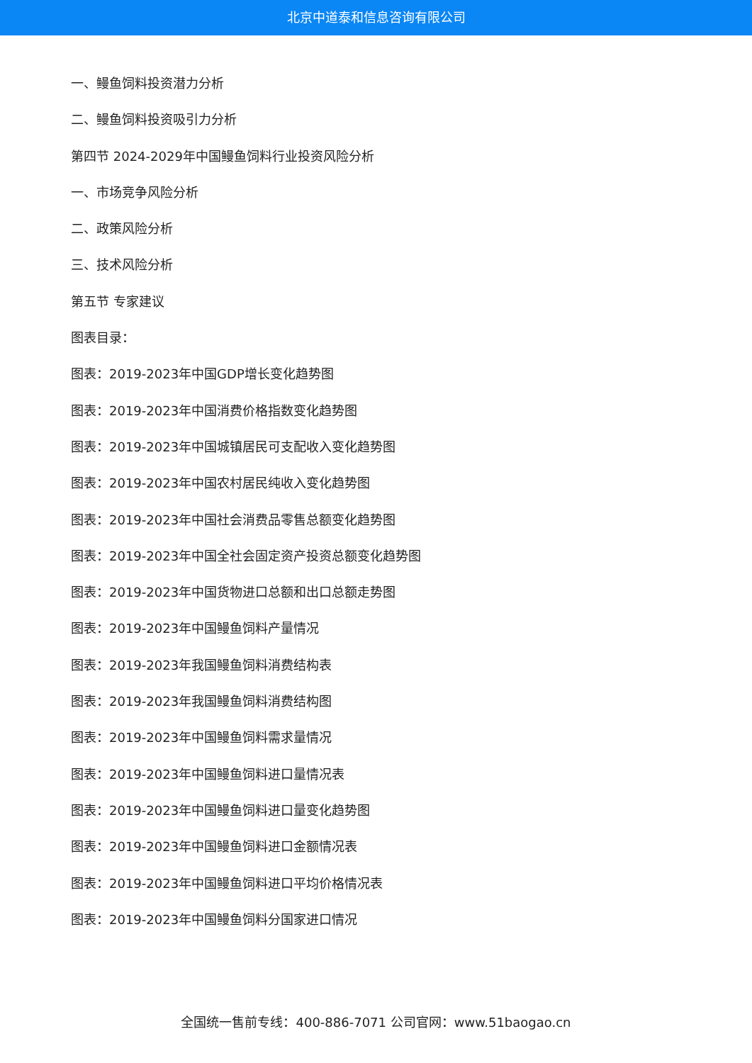北京中道泰和信息咨询有限公司
一、鳗鱼饲料投资潜力分析
二、鳗鱼饲料投资吸引力分析
第四节 2024-2029年中国鳗鱼饲料行业投资风险分析
一、市场竞争风险分析
二、政策风险分析
三、技术风险分析
第五节 专家建议
图表目录：
图表：2019-2023年中国GDP增长变化趋势图
图表：2019-2023年中国消费价格指数变化趋势图
图表：2019-2023年中国城镇居民可支配收入变化趋势图
图表：2019-2023年中国农村居民纯收入变化趋势图
图表：2019-2023年中国社会消费品零售总额变化趋势图
图表：2019-2023年中国全社会固定资产投资总额变化趋势图
图表：2019-2023年中国货物进口总额和出口总额走势图
图表：2019-2023年中国鳗鱼饲料产量情况
图表：2019-2023年我国鳗鱼饲料消费结构表
图表：2019-2023年我国鳗鱼饲料消费结构图
图表：2019-2023年中国鳗鱼饲料需求量情况
图表：2019-2023年中国鳗鱼饲料进口量情况表
图表：2019-2023年中国鳗鱼饲料进口量变化趋势图
图表：2019-2023年中国鳗鱼饲料进口金额情况表
图表：2019-2023年中国鳗鱼饲料进口平均价格情况表
图表：2019-2023年中国鳗鱼饲料分国家进口情况
全国统一售前专线：400-886-7071 公司官网：www.51baogao.cn